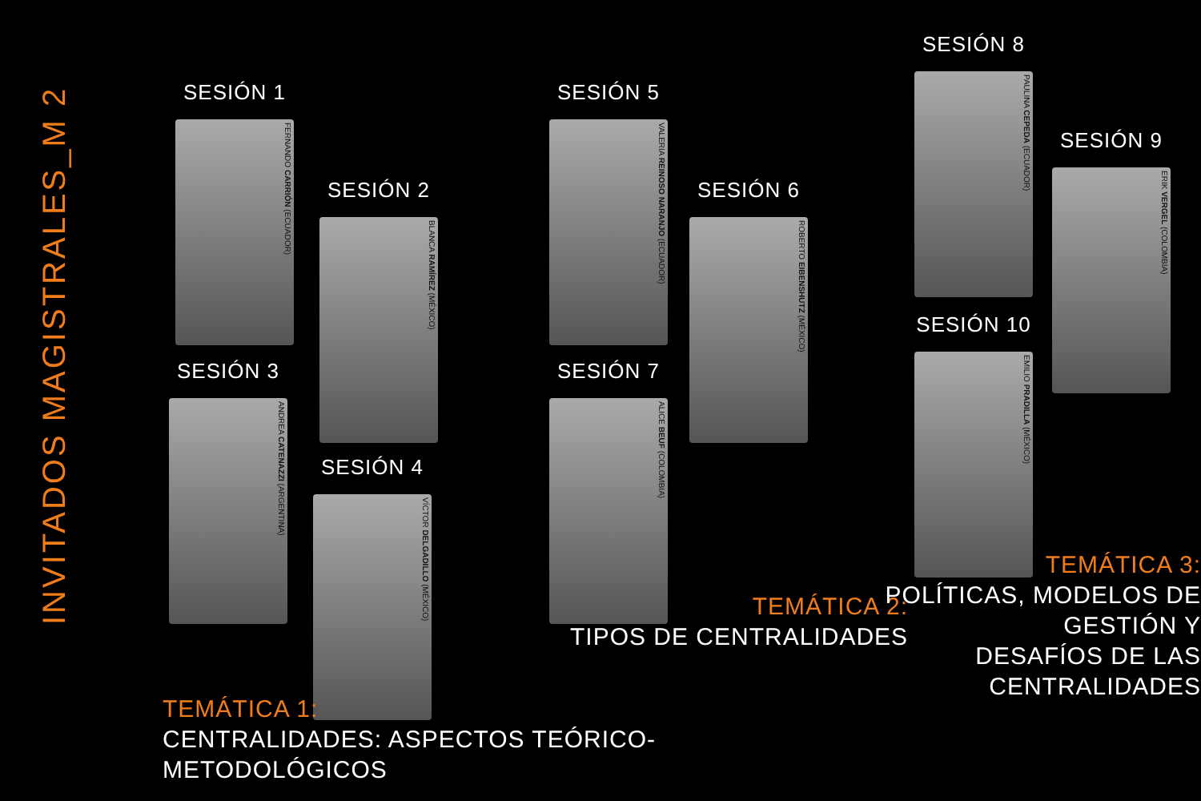INVITADOS MAGISTRALES_M 2
SESIÓN 1
FERNANDO CARRIÓN (ECUADOR)
SESIÓN 2
BLANCA RAMÍREZ (MÉXICO)
SESIÓN 3
ANDREA CATENAZZI (ARGENTINA)
SESIÓN 4
VÍCTOR DELGADILLO (MÉXICO)
SESIÓN 5
VALERIA REINOSO NARANJO (ECUADOR)
SESIÓN 6
ROBERTO EIBENSHUTZ (MÉXICO)
SESIÓN 7
ALICE BEUF (COLOMBIA)
SESIÓN 8
PAULINA CEPEDA (ECUADOR)
SESIÓN 9
ERIK VERGEL (COLOMBIA)
SESIÓN 10
EMILIO PRADILLA (MÉXICO)
TEMÁTICA 1:
CENTRALIDADES: ASPECTOS TEÓRICO-
METODOLÓGICOS
TEMÁTICA 2:
TIPOS DE CENTRALIDADES
TEMÁTICA 3:
POLÍTICAS, MODELOS DE GESTIÓN Y
DESAFÍOS DE LAS CENTRALIDADES